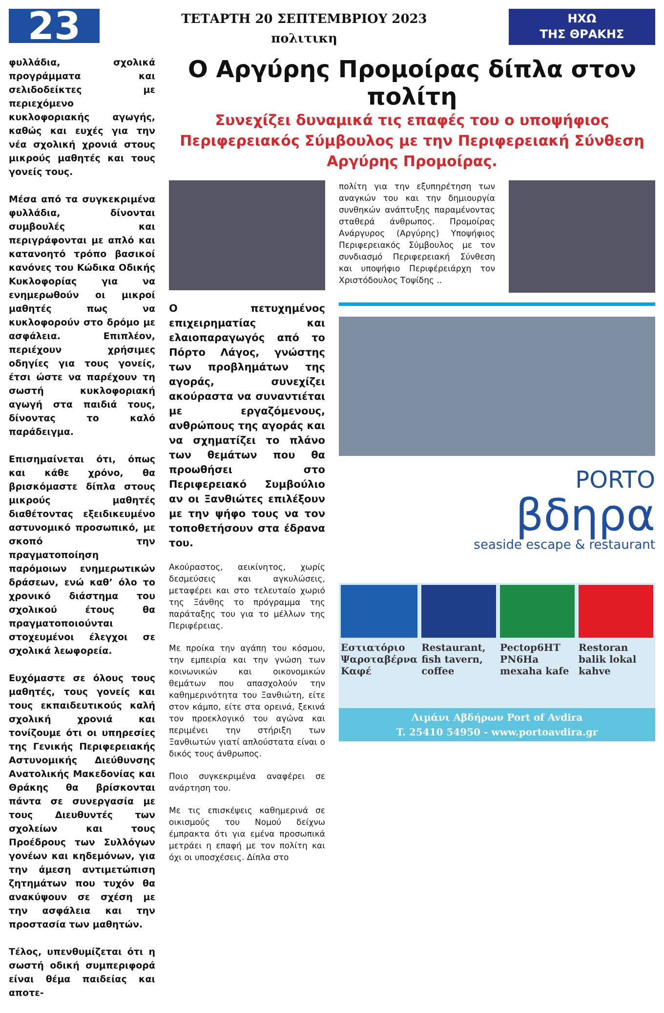23
ΤΕΤΑΡΤΗ 20 ΣΕΠΤΕΜΒΡΙΟΥ 2023
πολιτικη
ΗΧΩ
ΤΗΣ ΘΡΑΚΗΣ
φυλλάδια, σχολικά προγράμματα και σελιδοδείκτες με περιεχόμενο κυκλοφοριακής αγωγής, καθώς και ευχές για την νέα σχολική χρονιά στους μικρούς μαθητές και τους γονείς τους.
Μέσα από τα συγκεκριμένα φυλλάδια, δίνονται συμβουλές και περιγράφονται με απλό και κατανοητό τρόπο βασικοί κανόνες του Κώδικα Οδικής Κυκλοφορίας για να ενημερωθούν οι μικροί μαθητές πως να κυκλοφορούν στο δρόμο με ασφάλεια. Επιπλέον, περιέχουν χρήσιμες οδηγίες για τους γονείς, έτσι ώστε να παρέχουν τη σωστή κυκλοφοριακή αγωγή στα παιδιά τους, δίνοντας το καλό παράδειγμα.
Επισημαίνεται ότι, όπως και κάθε χρόνο, θα βρισκόμαστε δίπλα στους μικρούς μαθητές διαθέτοντας εξειδικευμένο αστυνομικό προσωπικό, με σκοπό την πραγματοποίηση παρόμοιων ενημερωτικών δράσεων, ενώ καθ’ όλο το χρονικό διάστημα του σχολικού έτους θα πραγματοποιούνται στοχευμένοι έλεγχοι σε σχολικά λεωφορεία.
Ευχόμαστε σε όλους τους μαθητές, τους γονείς και τους εκπαιδευτικούς καλή σχολική χρονιά και τονίζουμε ότι οι υπηρεσίες της Γενικής Περιφερειακής Αστυνομικής Διεύθυνσης Ανατολικής Μακεδονίας και Θράκης θα βρίσκονται πάντα σε συνεργασία με τους Διευθυντές των σχολείων και τους Προέδρους των Συλλόγων γονέων και κηδεμόνων, για την άμεση αντιμετώπιση ζητημάτων που τυχόν θα ανακύψουν σε σχέση με την ασφάλεια και την προστασία των μαθητών.
Τέλος, υπενθυμίζεται ότι η σωστή οδική συμπεριφορά είναι θέμα παιδείας και αποτε-
Ο Αργύρης Προμοίρας δίπλα στον πολίτη
Συνεχίζει δυναμικά τις επαφές του ο υποψήφιος
Περιφερειακός Σύμβουλος με την Περιφερειακή Σύνθεση
Αργύρης Προμοίρας.
Ο πετυχημένος επιχειρηματίας και ελαιοπαραγωγός από το Πόρτο Λάγος, γνώστης των προβλημάτων της αγοράς, συνεχίζει ακούραστα να συναντιέται με εργαζόμενους, ανθρώπους της αγοράς και να σχηματίζει το πλάνο των θεμάτων που θα προωθήσει στο Περιφερειακό Συμβούλιο αν οι Ξανθιώτες επιλέξουν με την ψήφο τους να τον τοποθετήσουν στα έδρανα του.
Ακούραστος, αεικίνητος, χωρίς δεσμεύσεις και αγκυλώσεις, μεταφέρει και στο τελευταίο χωριό της Ξάνθης το πρόγραμμα της παράταξης του για το μέλλων της Περιφέρειας.
Με προίκα την αγάπη του κόσμου, την εμπειρία και την γνώση των κοινωνικών και οικονομικών θεμάτων που απασχολούν την καθημερινότητα του Ξανθιώτη, είτε στον κάμπο, είτε στα ορεινά, ξεκινά τον προεκλογικό του αγώνα και περιμένει την στήριξη των Ξανθιωτών γιατί απλούστατα είναι ο δικός τους άνθρωπος.
Ποιο συγκεκριμένα αναφέρει σε ανάρτηση του.
Με τις επισκέψεις καθημερινά σε οικισμούς του Νομού δείχνω έμπρακτα ότι για εμένα προσωπικά μετράει η επαφή με τον πολίτη και όχι οι υποσχέσεις. Δίπλα στο
πολίτη για την εξυπηρέτηση των αναγκών του και την δημιουργία συνθηκών ανάπτυξης παραμένοντας σταθερά άνθρωπος. Προμοίρας Ανάργυρος (Αργύρης) Υποψήφιος Περιφερειακός Σύμβουλος με τον συνδιασμό Περιφερειακή Σύνθεση και υποψήφιο Περιφέρειάρχη τον Χριστόδουλος Τοψίδης ..
PORTO
βδηρα
seaside escape & restaurant
Εστιατόριο Ψαροταβέρνα Καφέ Restaurant, fish tavern, coffee
Pectop6HT PN6Ha mexaha kafe Restoran balik lokal kahve
Λιμάνι Αβδήρων Port of Avdira
T. 25410 54950 - www.portoavdira.gr